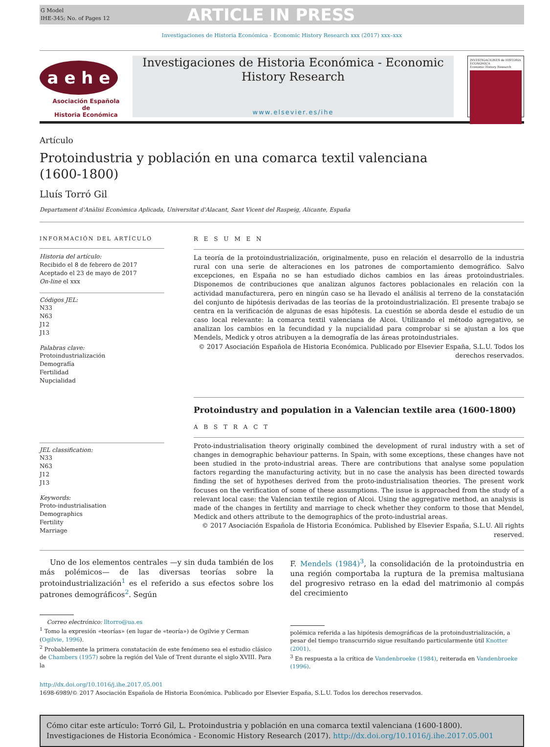G Model
IHE-345; No. of Pages 12
ARTICLE IN PRESS
Investigaciones de Historia Económica - Economic History Research xxx (2017) xxx–xxx
a e h e
Asociación Española
de
Historia Económica
Investigaciones de Historia Económica - Economic History Research
www.elsevier.es/ihe
INVESTIGACIONES de HISTORIA ECONÓMICA
Economic History Research
Artículo
Protoindustria y población en una comarca textil valenciana
(1600-1800)
Lluís Torró Gil
Departament d'Anàlisi Econòmica Aplicada, Universitat d'Alacant, Sant Vicent del Raspeig, Alicante, España
INFORMACIÓN DEL ARTÍCULO
Historia del artículo:
Recibido el 8 de febrero de 2017
Aceptado el 23 de mayo de 2017
On-line el xxx
Códigos JEL:
N33
N63
J12
J13
Palabras clave:
Protoindustrialización
Demografía
Fertilidad
Nupcialidad
JEL classification:
N33
N63
J12
J13
Keywords:
Proto-industrialisation
Demographics
Fertility
Marriage
R E S U M E N
La teoría de la protoindustrialización, originalmente, puso en relación el desarrollo de la industria rural con una serie de alteraciones en los patrones de comportamiento demográfico. Salvo excepciones, en España no se han estudiado dichos cambios en las áreas protoindustriales. Disponemos de contribuciones que analizan algunos factores poblacionales en relación con la actividad manufacturera, pero en ningún caso se ha llevado el análisis al terreno de la constatación del conjunto de hipótesis derivadas de las teorías de la protoindustrialización. El presente trabajo se centra en la verificación de algunas de esas hipótesis. La cuestión se aborda desde el estudio de un caso local relevante: la comarca textil valenciana de Alcoi. Utilizando el método agregativo, se analizan los cambios en la fecundidad y la nupcialidad para comprobar si se ajustan a los que Mendels, Medick y otros atribuyen a la demografía de las áreas protoindustriales.
© 2017 Asociación Española de Historia Económica. Publicado por Elsevier España, S.L.U. Todos los derechos reservados.
Protoindustry and population in a Valencian textile area (1600-1800)
A B S T R A C T
Proto-industrialisation theory originally combined the development of rural industry with a set of changes in demographic behaviour patterns. In Spain, with some exceptions, these changes have not been studied in the proto-industrial areas. There are contributions that analyse some population factors regarding the manufacturing activity, but in no case the analysis has been directed towards finding the set of hypotheses derived from the proto-industrialisation theories. The present work focuses on the verification of some of these assumptions. The issue is approached from the study of a relevant local case: the Valencian textile region of Alcoi. Using the aggregative method, an analysis is made of the changes in fertility and marriage to check whether they conform to those that Mendel, Medick and others attribute to the demographics of the proto-industrial areas.
© 2017 Asociación Española de Historia Económica. Published by Elsevier España, S.L.U. All rights reserved.
Uno de los elementos centrales —y sin duda también de los más polémicos— de las diversas teorías sobre la protoindustrialización<sup>1</sup> es el referido a sus efectos sobre los patrones demográficos<sup>2</sup>. Según
F. Mendels (1984)<sup>3</sup>, la consolidación de la protoindustria en una región comportaba la ruptura de la premisa maltusiana del progresivo retraso en la edad del matrimonio al compás del crecimiento
Correo electrónico: lltorro@ua.es
<sup>1</sup> Tomo la expresión «teorías» (en lugar de «teoría») de Ogilvie y Cerman (Ogilvie, 1996).
<sup>2</sup> Probablemente la primera constatación de este fenómeno sea el estudio clásico de Chambers (1957) sobre la región del Vale of Trent durante el siglo XVIII. Para la
polémica referida a las hipótesis demográficas de la protoindustrialización, a pesar del tiempo transcurrido sigue resultando particularmente útil Knotter (2001).
<sup>3</sup> En respuesta a la crítica de Vandenbroeke (1984), reiterada en Vandenbroeke (1996).
http://dx.doi.org/10.1016/j.ihe.2017.05.001
1698-6989/© 2017 Asociación Española de Historia Económica. Publicado por Elsevier España, S.L.U. Todos los derechos reservados.
Cómo citar este artículo: Torró Gil, L. Protoindustria y población en una comarca textil valenciana (1600-1800). Investigaciones de Historia Económica - Economic History Research (2017). http://dx.doi.org/10.1016/j.ihe.2017.05.001